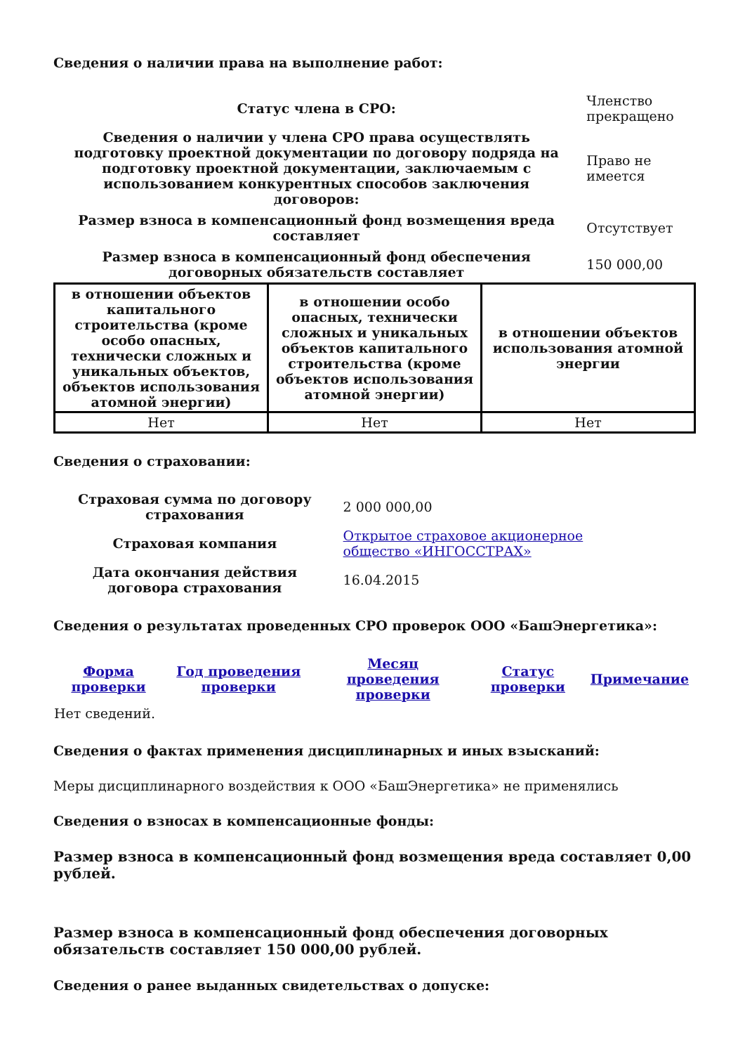Сведения о наличии права на выполнение работ:
| Статус члена в СРО: | Членство прекращено |
| Сведения о наличии у члена СРО права осуществлять подготовку проектной документации по договору подряда на подготовку проектной документации, заключаемым с использованием конкурентных способов заключения договоров: | Право не имеется |
| Размер взноса в компенсационный фонд возмещения вреда составляет | Отсутствует |
| Размер взноса в компенсационный фонд обеспечения договорных обязательств составляет | 150 000,00 |
| в отношении объектов капитального строительства (кроме особо опасных, технически сложных и уникальных объектов, объектов использования атомной энергии) | в отношении особо опасных, технически сложных и уникальных объектов капитального строительства (кроме объектов использования атомной энергии) | в отношении объектов использования атомной энергии |
| --- | --- | --- |
| Нет | Нет | Нет |
Сведения о страховании:
| Страховая сумма по договору страхования | 2 000 000,00 |
| Страховая компания | Открытое страховое акционерное общество «ИНГОССТРАХ» |
| Дата окончания действия договора страхования | 16.04.2015 |
Сведения о результатах проведенных СРО проверок ООО «БашЭнергетика»:
| Форма проверки | Год проведения проверки | Месяц проведения проверки | Статус проверки | Примечание |
| --- | --- | --- | --- | --- |
| Нет сведений. | | | | |
Сведения о фактах применения дисциплинарных и иных взысканий:
Меры дисциплинарного воздействия к ООО «БашЭнергетика» не применялись
Сведения о взносах в компенсационные фонды:
Размер взноса в компенсационный фонд возмещения вреда составляет 0,00 рублей.
Размер взноса в компенсационный фонд обеспечения договорных обязательств составляет 150 000,00 рублей.
Сведения о ранее выданных свидетельствах о допуске: